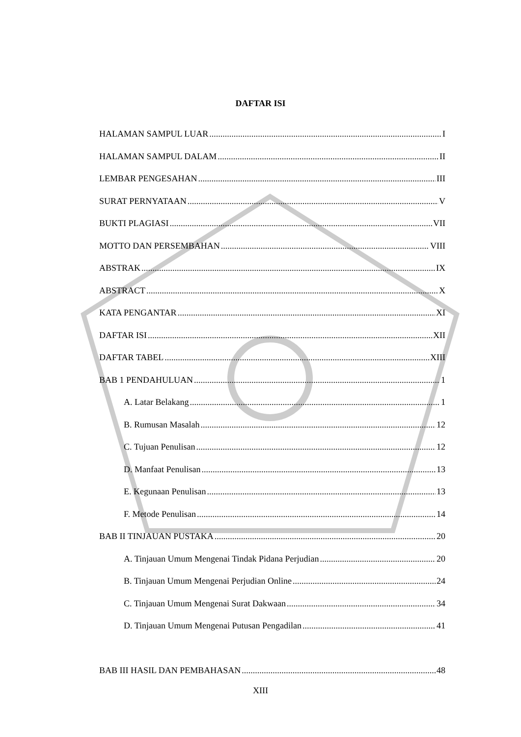DAFTAR ISI
HALAMAN SAMPUL LUAR I
HALAMAN SAMPUL DALAM II
LEMBAR PENGESAHAN III
SURAT PERNYATAAN V
BUKTI PLAGIASI VII
MOTTO DAN PERSEMBAHAN VIII
ABSTRAK IX
ABSTRACT X
KATA PENGANTAR XI
DAFTAR ISI XII
DAFTAR TABEL XIII
BAB 1 PENDAHULUAN 1
A. Latar Belakang 1
B. Rumusan Masalah 12
C. Tujuan Penulisan 12
D. Manfaat Penulisan 13
E. Kegunaan Penulisan 13
F. Metode Penulisan 14
BAB II TINJAUAN PUSTAKA 20
A. Tinjauan Umum Mengenai Tindak Pidana Perjudian 20
B. Tinjauan Umum Mengenai Perjudian Online 24
C. Tinjauan Umum Mengenai Surat Dakwaan 34
D. Tinjauan Umum Mengenai Putusan Pengadilan 41
BAB III HASIL DAN PEMBAHASAN 48
XIII